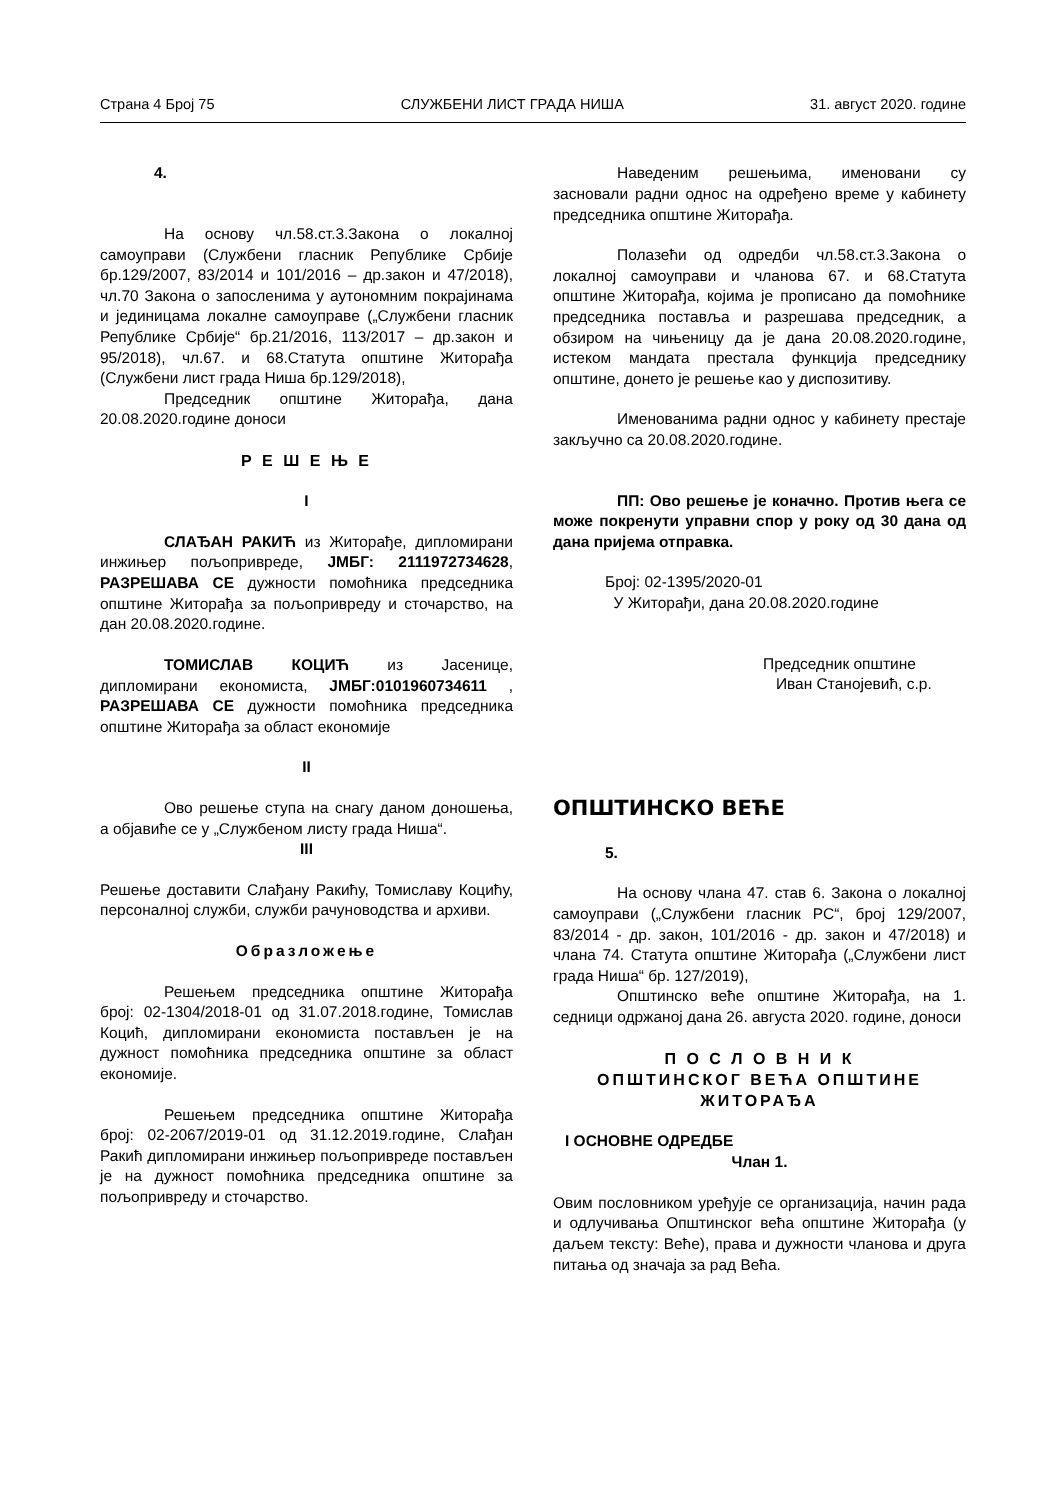Страна 4 Број 75 СЛУЖБЕНИ ЛИСТ ГРАДА НИША 31. август 2020. године
4.
На основу чл.58.ст.3.Закона о локалној самоуправи (Службени гласник Републике Србије бр.129/2007, 83/2014 и 101/2016 – др.закон и 47/2018), чл.70 Закона о запосленима у аутономним покрајинама и јединицама локалне самоуправе („Службени гласник Републике Србије“ бр.21/2016, 113/2017 – др.закон и 95/2018), чл.67. и 68.Статута општине Житорађа (Службени лист града Ниша бр.129/2018),
Председник општине Житорађа, дана 20.08.2020.године доноси
Р Е Ш Е Њ Е
I
СЛАЂАН РАКИЋ из Житорађе, дипломирани инжињер пољопривреде, ЈМБГ: 2111972734628, РАЗРЕШАВА СЕ дужности помоћника председника општине Житорађа за пољопривреду и сточарство, на дан 20.08.2020.године.
ТОМИСЛАВ КОЦИЋ из Јасенице, дипломирани економиста, ЈМБГ:0101960734611 , РАЗРЕШАВА СЕ дужности помоћника председника општине Житорађа за област економије
II
Ово решење ступа на снагу даном доношења, а објавиће се у „Службеном листу града Ниша“.
III
Решење доставити Слађану Ракићу, Томиславу Коцићу, персоналној служби, служби рачуноводства и архиви.
Образложење
Решењем председника општине Житорађа број: 02-1304/2018-01 од 31.07.2018.године, Томислав Коцић, дипломирани економиста постављен је на дужност помоћника председника општине за област економије.
Решењем председника општине Житорађа број: 02-2067/2019-01 од 31.12.2019.године, Слађан Ракић дипломирани инжињер пољопривреде постављен је на дужност помоћника председника општине за пољопривреду и сточарство.
Наведеним решењима, именовани су засновали радни однос на одређено време у кабинету председника општине Житорађа.
Полазећи од одредби чл.58.ст.3.Закона о локалној самоуправи и чланова 67. и 68.Статута општине Житорађа, којима је прописано да помоћнике председника поставља и разрешава председник, а обзиром на чињеницу да је дана 20.08.2020.године, истеком мандата престала функција председнику општине, донето је решење као у диспозитиву.
Именованима радни однос у кабинету престаје закључно са 20.08.2020.године.
ПП: Ово решење је коначно. Против њега се може покренути управни спор у року од 30 дана од дана пријема отправка.
Број: 02-1395/2020-01
У Житорађи, дана 20.08.2020.године
Председник општине
Иван Станојевић, с.р.
ОПШТИНСКО ВЕЋЕ
5.
На основу члана 47. став 6. Закона о локалној самоуправи („Службени гласник РС“, број 129/2007, 83/2014 - др. закон, 101/2016 - др. закон и 47/2018) и члана 74. Статута општине Житорађа („Службени лист града Ниша“ бр. 127/2019),
Општинско веће општине Житорађа, на 1. седници одржаној дана 26. августа 2020. године, доноси
П О С Л О В Н И К
ОПШТИНСКОГ ВЕЋА ОПШТИНЕ
ЖИТОРАЂА
I ОСНОВНЕ ОДРЕДБЕ
Члан 1.
Овим пословником уређује се организација, начин рада и одлучивања Општинског већа општине Житорађа (у даљем тексту: Веће), права и дужности чланова и друга питања од значаја за рад Већа.